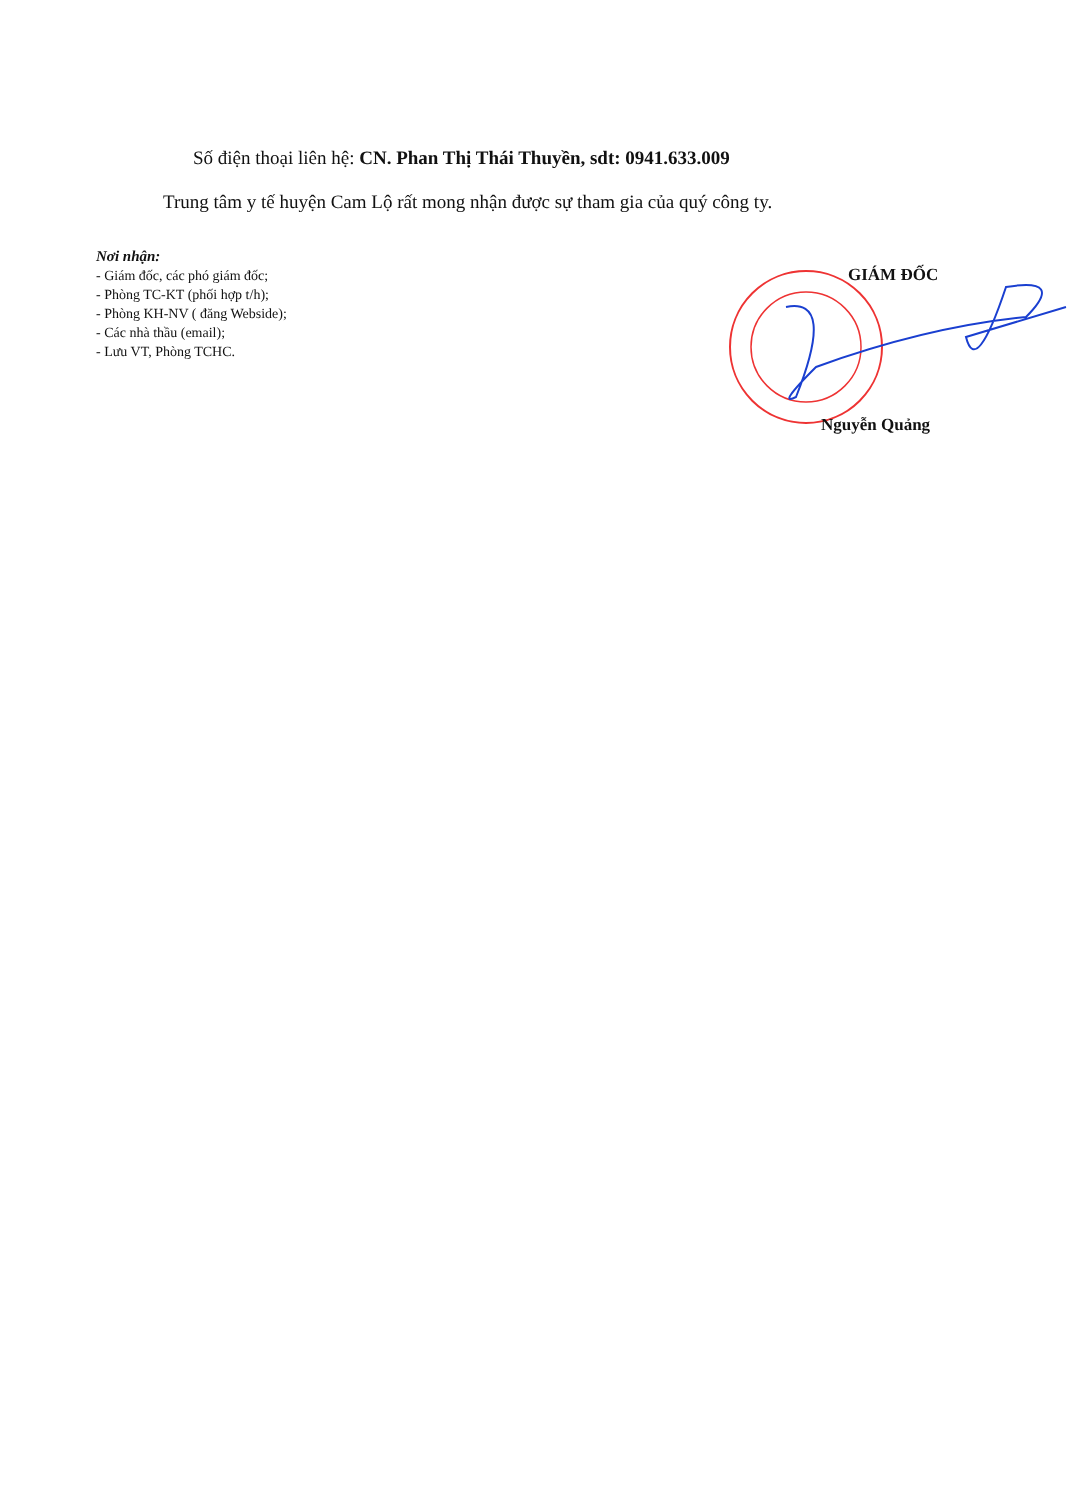Số điện thoại liên hệ: CN. Phan Thị Thái Thuyền, sdt: 0941.633.009
Trung tâm y tế huyện Cam Lộ rất mong nhận được sự tham gia của quý công ty.
Nơi nhận:
- Giám đốc, các phó giám đốc;
- Phòng TC-KT (phối hợp t/h);
- Phòng KH-NV ( đăng Webside);
- Các nhà thầu (email);
- Lưu VT, Phòng TCHC.
GIÁM ĐỐC
Nguyễn Quảng